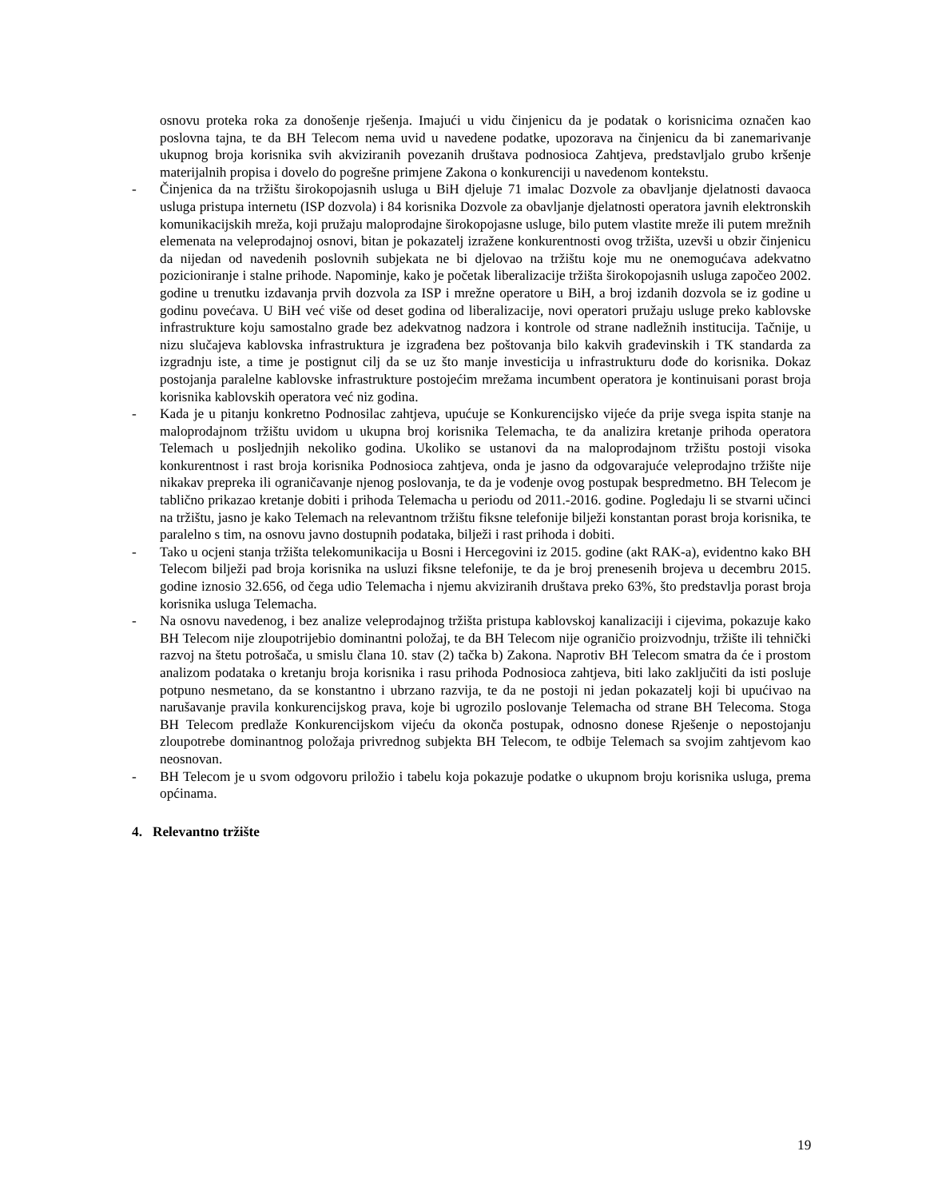osnovu proteka roka za donošenje rješenja. Imajući u vidu činjenicu da je podatak o korisnicima označen kao poslovna tajna, te da BH Telecom nema uvid u navedene podatke, upozorava na činjenicu da bi zanemarivanje ukupnog broja korisnika svih akviziranih povezanih društava podnosioca Zahtjeva, predstavljalo grubo kršenje materijalnih propisa i dovelo do pogrešne primjene Zakona o konkurenciji u navedenom kontekstu.
- Činjenica da na tržištu širokopojasnih usluga u BiH djeluje 71 imalac Dozvole za obavljanje djelatnosti davaoca usluga pristupa internetu (ISP dozvola) i 84 korisnika Dozvole za obavljanje djelatnosti operatora javnih elektronskih komunikacijskih mreža, koji pružaju maloprodajne širokopojasne usluge, bilo putem vlastite mreže ili putem mrežnih elemenata na veleprodajnoj osnovi, bitan je pokazatelj izražene konkurentnosti ovog tržišta, uzevši u obzir činjenicu da nijedan od navedenih poslovnih subjekata ne bi djelovao na tržištu koje mu ne onemogućava adekvatno pozicioniranje i stalne prihode. Napominje, kako je početak liberalizacije tržišta širokopojasnih usluga započeo 2002. godine u trenutku izdavanja prvih dozvola za ISP i mrežne operatore u BiH, a broj izdanih dozvola se iz godine u godinu povećava. U BiH već više od deset godina od liberalizacije, novi operatori pružaju usluge preko kablovske infrastrukture koju samostalno grade bez adekvatnog nadzora i kontrole od strane nadležnih institucija. Tačnije, u nizu slučajeva kablovska infrastruktura je izgrađena bez poštovanja bilo kakvih građevinskih i TK standarda za izgradnju iste, a time je postignut cilj da se uz što manje investicija u infrastrukturu dođe do korisnika. Dokaz postojanja paralelne kablovske infrastrukture postojećim mrežama incumbent operatora je kontinuisani porast broja korisnika kablovskih operatora već niz godina.
- Kada je u pitanju konkretno Podnosilac zahtjeva, upućuje se Konkurencijsko vijeće da prije svega ispita stanje na maloprodajnom tržištu uvidom u ukupna broj korisnika Telemacha, te da analizira kretanje prihoda operatora Telemach u posljednjih nekoliko godina. Ukoliko se ustanovi da na maloprodajnom tržištu postoji visoka konkurentnost i rast broja korisnika Podnosioca zahtjeva, onda je jasno da odgovarajuće veleprodajno tržište nije nikakav prepreka ili ograničavanje njenog poslovanja, te da je vođenje ovog postupak bespredmetno. BH Telecom je tablično prikazao kretanje dobiti i prihoda Telemacha u periodu od 2011.-2016. godine. Pogledaju li se stvarni učinci na tržištu, jasno je kako Telemach na relevantnom tržištu fiksne telefonije bilježi konstantan porast broja korisnika, te paralelno s tim, na osnovu javno dostupnih podataka, bilježi i rast prihoda i dobiti.
- Tako u ocjeni stanja tržišta telekomunikacija u Bosni i Hercegovini iz 2015. godine (akt RAK-a), evidentno kako BH Telecom bilježi pad broja korisnika na usluzi fiksne telefonije, te da je broj prenesenih brojeva u decembru 2015. godine iznosio 32.656, od čega udio Telemacha i njemu akviziranih društava preko 63%, što predstavlja porast broja korisnika usluga Telemacha.
- Na osnovu navedenog, i bez analize veleprodajnog tržišta pristupa kablovskoj kanalizaciji i cijevima, pokazuje kako BH Telecom nije zloupotrijebio dominantni položaj, te da BH Telecom nije ograničio proizvodnju, tržište ili tehnički razvoj na štetu potrošača, u smislu člana 10. stav (2) tačka b) Zakona. Naprotiv BH Telecom smatra da će i prostom analizom podataka o kretanju broja korisnika i rasu prihoda Podnosioca zahtjeva, biti lako zaključiti da isti posluje potpuno nesmetano, da se konstantno i ubrzano razvija, te da ne postoji ni jedan pokazatelj koji bi upućivao na narušavanje pravila konkurencijskog prava, koje bi ugrozilo poslovanje Telemacha od strane BH Telecoma. Stoga BH Telecom predlaže Konkurencijskom vijeću da okonča postupak, odnosno donese Rješenje o nepostojanju zloupotrebe dominantnog položaja privrednog subjekta BH Telecom, te odbije Telemach sa svojim zahtjevom kao neosnovan.
- BH Telecom je u svom odgovoru priložio i tabelu koja pokazuje podatke o ukupnom broju korisnika usluga, prema općinama.
4. Relevantno tržište
19